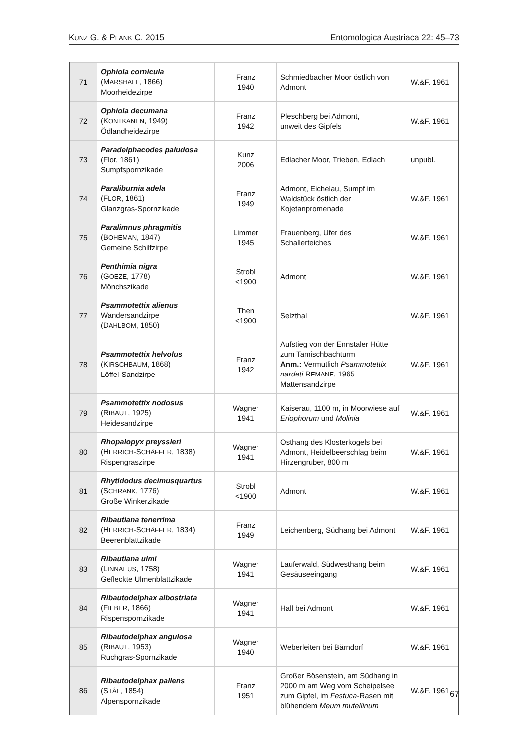KUNZ G. & PLANK C. 2015 Entomologica Austriaca 22: 45–73
| 71 | Ophiola cornicula (M ARSHALL , 1866) Moorheidezirpe | Franz 1940 | Schmiedbacher Moor östlich von Admont | W.&F. 1961 |
| 72 | Ophiola decumana (K ONTKANEN , 1949) Ödlandheidezirpe | Franz 1942 | Pleschberg bei Admont, unweit des Gipfels | W.&F. 1961 |
| 73 | Paradelphacodes paludosa (Flor, 1861) Sumpfspornzikade | Kunz 2006 | Edlacher Moor, Trieben, Edlach | unpubl. |
| 74 | Paraliburnia adela (F LOR , 1861) Glanzgras-Spornzikade | Franz 1949 | Admont, Eichelau, Sumpf im Waldstück östlich der Kojetanpromenade | W.&F. 1961 |
| 75 | Paralimnus phragmitis (B OHEMAN , 1847) Gemeine Schilfzirpe | Limmer 1945 | Frauenberg, Ufer des Schallerteiches | W.&F. 1961 |
| 76 | Penthimia nigra (G OEZE , 1778) Mönchszikade | Strobl <1900 | Admont | W.&F. 1961 |
| 77 | Psammotettix alienus Wandersandzirpe (D AHLBOM , 1850) | Then <1900 | Selzthal | W.&F. 1961 |
| 78 | Psammotettix helvolus (K IRSCHBAUM , 1868) Löffel-Sandzirpe | Franz 1942 | Aufstieg von der Ennstaler Hütte zum Tamischbachturm Anm.: Vermutlich Psammotettix nardeti R EMANE , 1965 Mattensandzirpe | W.&F. 1961 |
| 79 | Psammotettix nodosus (R IBAUT , 1925) Heidesandzirpe | Wagner 1941 | Kaiserau, 1100 m, in Moorwiese auf Eriophorum und Molinia | W.&F. 1961 |
| 80 | Rhopalopyx preyssleri (H ERRICH -S CHÄFFER , 1838) Rispengraszirpe | Wagner 1941 | Osthang des Klosterkogels bei Admont, Heidelbeerschlag beim Hirzengruber, 800 m | W.&F. 1961 |
| 81 | Rhytidodus decimusquartus (S CHRANK , 1776) Große Winkerzikade | Strobl <1900 | Admont | W.&F. 1961 |
| 82 | Ribautiana tenerrima (H ERRICH -S CHÄFFER , 1834) Beerenblattzikade | Franz 1949 | Leichenberg, Südhang bei Admont | W.&F. 1961 |
| 83 | Ribautiana ulmi (L INNAEUS , 1758) Gefleckte Ulmenblattzikade | Wagner 1941 | Lauferwald, Südwesthang beim Gesäuseeingang | W.&F. 1961 |
| 84 | Ribautodelphax albostriata (F IEBER , 1866) Rispenspornzikade | Wagner 1941 | Hall bei Admont | W.&F. 1961 |
| 85 | Ribautodelphax angulosa (R IBAUT , 1953) Ruchgras-Spornzikade | Wagner 1940 | Weberleiten bei Bärndorf | W.&F. 1961 |
| 86 | Ribautodelphax pallens (S TÅL , 1854) Alpenspornzikade | Franz 1951 | Großer Bösenstein, am Südhang in 2000 m am Weg vom Scheipelsee zum Gipfel, im Festuca -Rasen mit blühendem Meum mutellinum | W.&F. 1961 |
67